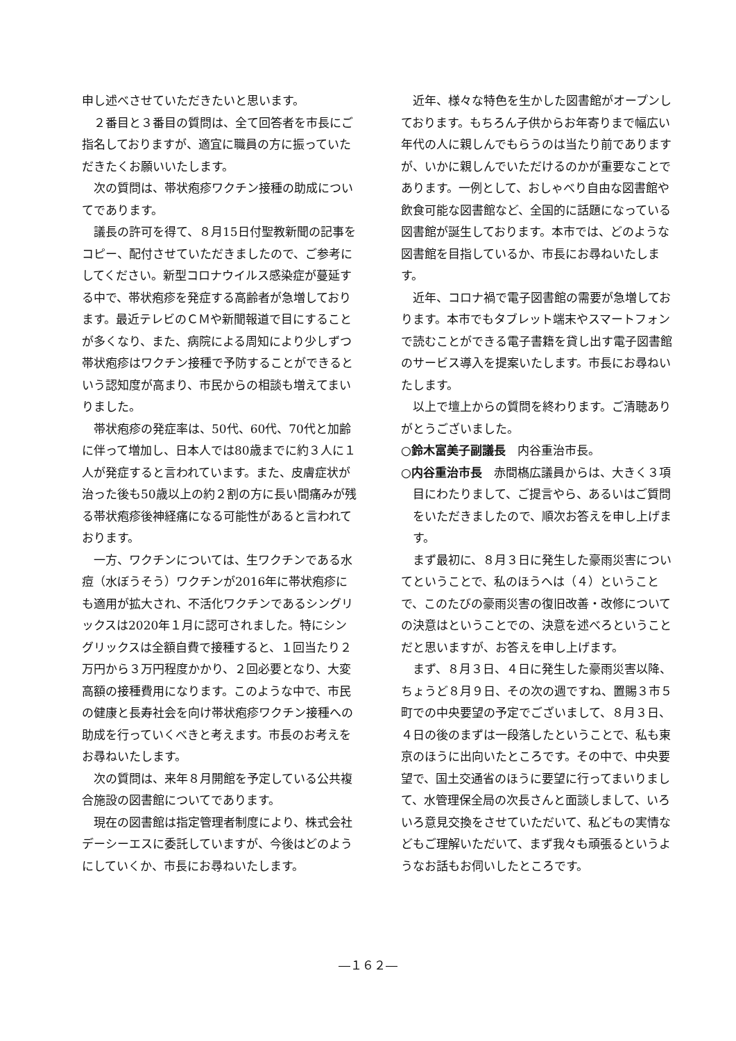申し述べさせていただきたいと思います。
２番目と３番目の質問は、全て回答者を市長にご指名しておりますが、適宜に職員の方に振っていただきたくお願いいたします。
次の質問は、帯状疱疹ワクチン接種の助成についてであります。
議長の許可を得て、８月15日付聖教新聞の記事をコピー、配付させていただきましたので、ご参考にしてください。新型コロナウイルス感染症が蔓延する中で、帯状疱疹を発症する高齢者が急増しております。最近テレビのＣＭや新聞報道で目にすることが多くなり、また、病院による周知により少しずつ帯状疱疹はワクチン接種で予防することができるという認知度が高まり、市民からの相談も増えてまいりました。
帯状疱疹の発症率は、50代、60代、70代と加齢に伴って増加し、日本人では80歳までに約３人に１人が発症すると言われています。また、皮膚症状が治った後も50歳以上の約２割の方に長い間痛みが残る帯状疱疹後神経痛になる可能性があると言われております。
一方、ワクチンについては、生ワクチンである水痘（水ぼうそう）ワクチンが2016年に帯状疱疹にも適用が拡大され、不活化ワクチンであるシングリックスは2020年１月に認可されました。特にシングリックスは全額自費で接種すると、１回当たり２万円から３万円程度かかり、２回必要となり、大変高額の接種費用になります。このような中で、市民の健康と長寿社会を向け帯状疱疹ワクチン接種への助成を行っていくべきと考えます。市長のお考えをお尋ねいたします。
次の質問は、来年８月開館を予定している公共複合施設の図書館についてであります。
現在の図書館は指定管理者制度により、株式会社デーシーエスに委託していますが、今後はどのようにしていくか、市長にお尋ねいたします。
近年、様々な特色を生かした図書館がオープンしております。もちろん子供からお年寄りまで幅広い年代の人に親しんでもらうのは当たり前でありますが、いかに親しんでいただけるのかが重要なことであります。一例として、おしゃべり自由な図書館や飲食可能な図書館など、全国的に話題になっている図書館が誕生しております。本市では、どのような図書館を目指しているか、市長にお尋ねいたします。
近年、コロナ禍で電子図書館の需要が急増しております。本市でもタブレット端末やスマートフォンで読むことができる電子書籍を貸し出す電子図書館のサービス導入を提案いたします。市長にお尋ねいたします。
以上で壇上からの質問を終わります。ご清聴ありがとうございました。
○鈴木富美子副議長　内谷重治市長。
○内谷重治市長　赤間𣘺広議員からは、大きく３項目にわたりまして、ご提言やら、あるいはご質問をいただきましたので、順次お答えを申し上げます。
まず最初に、８月３日に発生した豪雨災害についてということで、私のほうへは（４）ということで、このたびの豪雨災害の復旧改善・改修についての決意はということでの、決意を述べろということだと思いますが、お答えを申し上げます。
まず、８月３日、４日に発生した豪雨災害以降、ちょうど８月９日、その次の週ですね、置賜３市５町での中央要望の予定でございまして、８月３日、４日の後のまずは一段落したということで、私も東京のほうに出向いたところです。その中で、中央要望で、国土交通省のほうに要望に行ってまいりまして、水管理保全局の次長さんと面談しまして、いろいろ意見交換をさせていただいて、私どもの実情などもご理解いただいて、まず我々も頑張るというようなお話もお伺いしたところです。
―１６２―